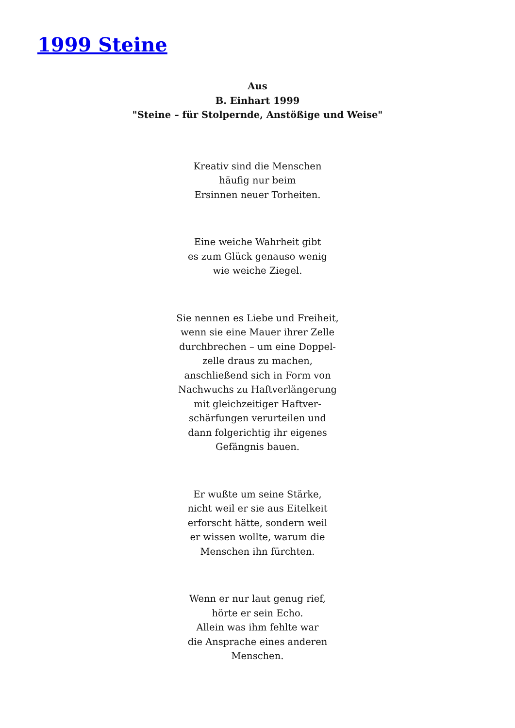1999 Steine
Aus
B. Einhart 1999
"Steine – für Stolpernde, Anstößige und Weise"
Kreativ sind die Menschen
häufig nur beim
Ersinnen neuer Torheiten.
Eine weiche Wahrheit gibt
es zum Glück genauso wenig
wie weiche Ziegel.
Sie nennen es Liebe und Freiheit,
wenn sie eine Mauer ihrer Zelle
durchbrechen – um eine Doppel-
zelle draus zu machen,
anschließend sich in Form von
Nachwuchs zu Haftverlängerung
mit gleichzeitiger Haftver-
schärfungen verurteilen und
dann folgerichtig ihr eigenes
Gefängnis bauen.
Er wußte um seine Stärke,
nicht weil er sie aus Eitelkeit
erforscht hätte, sondern weil
er wissen wollte, warum die
Menschen ihn fürchten.
Wenn er nur laut genug rief,
hörte er sein Echo.
Allein was ihm fehlte war
die Ansprache eines anderen
Menschen.